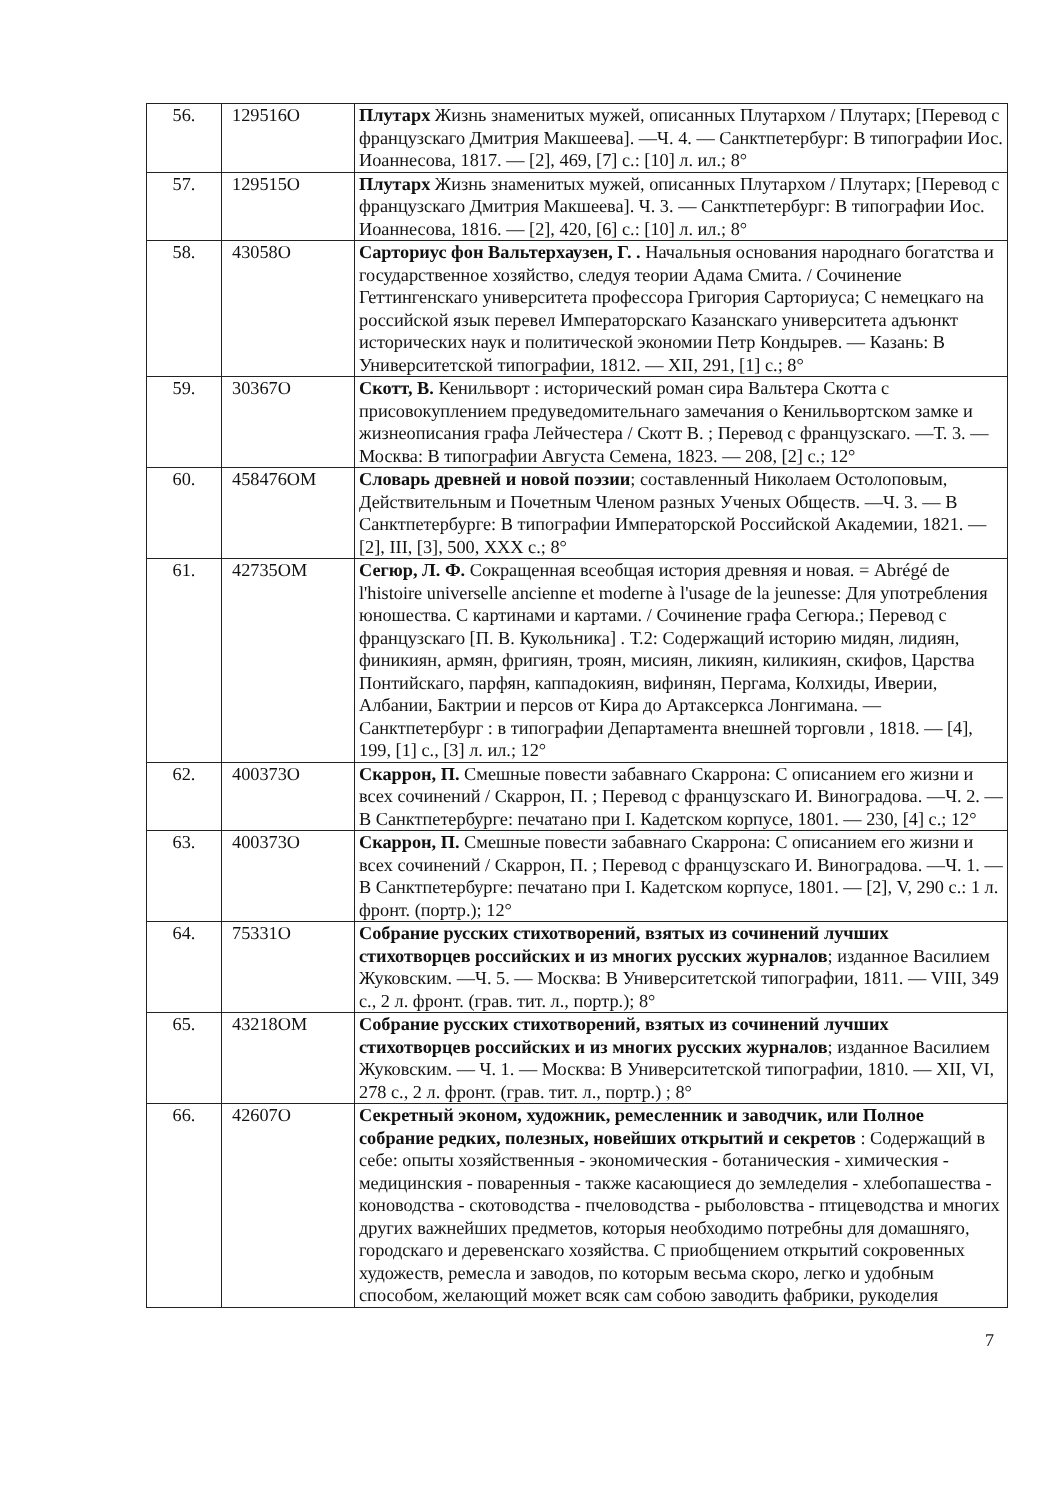| 56. | 129516О | Плутарх Жизнь знаменитых мужей, описанных Плутархом / Плутарх; [Перевод с французскаго Дмитрия Макшеева]. —Ч. 4. — Санктпетербург: В типографии Иос. Иоаннесова, 1817. — [2], 469, [7] с.: [10] л. ил.; 8° |
| 57. | 129515О | Плутарх Жизнь знаменитых мужей, описанных Плутархом / Плутарх; [Перевод с французскаго Дмитрия Макшеева]. Ч. 3. — Санктпетербург: В типографии Иос. Иоаннесова, 1816. — [2], 420, [6] с.: [10] л. ил.; 8° |
| 58. | 43058О | Сарториус фон Вальтерхаузен, Г. . Начальныя основания народнаго богатства и государственное хозяйство, следуя теории Адама Смита. / Сочинение Геттингенскаго университета профессора Григория Сарториуса; С немецкаго на российской язык перевел Императорскаго Казанскаго университета адъюнкт исторических наук и политической экономии Петр Кондырев. — Казань: В Университетской типографии, 1812. — XII, 291, [1] с.; 8° |
| 59. | 30367О | Скотт, В. Кенильворт : исторический роман сира Вальтера Скотта с присовокуплением предуведомительнаго замечания о Кенильвортском замке и жизнеописания графа Лейчестера / Скотт В. ; Перевод с французскаго. —Т. 3. — Москва: В типографии Августа Семена, 1823. — 208, [2] с.; 12° |
| 60. | 458476ОМ | Словарь древней и новой поэзии ; составленный Николаем Остолоповым, Действительным и Почетным Членом разных Ученых Обществ. —Ч. 3. — В Санктпетербурге: В типографии Императорской Российской Академии, 1821. — [2], III, [3], 500, XXX с.; 8° |
| 61. | 42735ОМ | Сегюр, Л. Ф. Сокращенная всеобщая история древняя и новая. = Abrégé de l'histoire universelle ancienne et moderne à l'usage de la jeunesse: Для употребления юношества. С картинами и картами. / Сочинение графа Сегюра.; Перевод с французскаго [П. В. Кукольника] . Т.2: Содержащий историю мидян, лидиян, финикиян, армян, фригиян, троян, мисиян, ликиян, киликиян, скифов, Царства Понтийскаго, парфян, каппадокиян, вифинян, Пергама, Колхиды, Иверии, Албании, Бактрии и персов от Кира до Артаксеркса Лонгимана. — Санктпетербург : в типографии Департамента внешней торговли , 1818. — [4], 199, [1] с., [3] л. ил.; 12° |
| 62. | 400373О | Скаррон, П. Смешные повести забавнаго Скаррона: С описанием его жизни и всех сочинений / Скаррон, П. ; Перевод с французскаго И. Виноградова. —Ч. 2. — В Санктпетербурге: печатано при I. Кадетском корпусе, 1801. — 230, [4] с.; 12° |
| 63. | 400373О | Скаррон, П. Смешные повести забавнаго Скаррона: С описанием его жизни и всех сочинений / Скаррон, П. ; Перевод с французскаго И. Виноградова. —Ч. 1. — В Санктпетербурге: печатано при I. Кадетском корпусе, 1801. — [2], V, 290 с.: 1 л. фронт. (портр.); 12° |
| 64. | 75331О | Собрание русских стихотворений, взятых из сочинений лучших стихотворцев российских и из многих русских журналов ; изданное Василием Жуковским. —Ч. 5. — Москва: В Университетской типографии, 1811. — VIII, 349 с., 2 л. фронт. (грав. тит. л., портр.); 8° |
| 65. | 43218ОМ | Собрание русских стихотворений, взятых из сочинений лучших стихотворцев российских и из многих русских журналов ; изданное Василием Жуковским. — Ч. 1. — Москва: В Университетской типографии, 1810. — XII, VI, 278 с., 2 л. фронт. (грав. тит. л., портр.) ; 8° |
| 66. | 42607О | Секретный эконом, художник, ремесленник и заводчик, или Полное собрание редких, полезных, новейших открытий и секретов : Содержащий в себе: опыты хозяйственныя - экономическия - ботаническия - химическия - медицинския - поваренныя - также касающиеся до земледелия - хлебопашества - коноводства - скотоводства - пчеловодства - рыболовства - птицеводства и многих других важнейших предметов, которыя необходимо потребны для домашняго, городскаго и деревенскаго хозяйства. С приобщением открытий сокровенных художеств, ремесла и заводов, по которым весьма скоро, легко и удобным способом, желающий может всяк сам собою заводить фабрики, рукоделия |
7